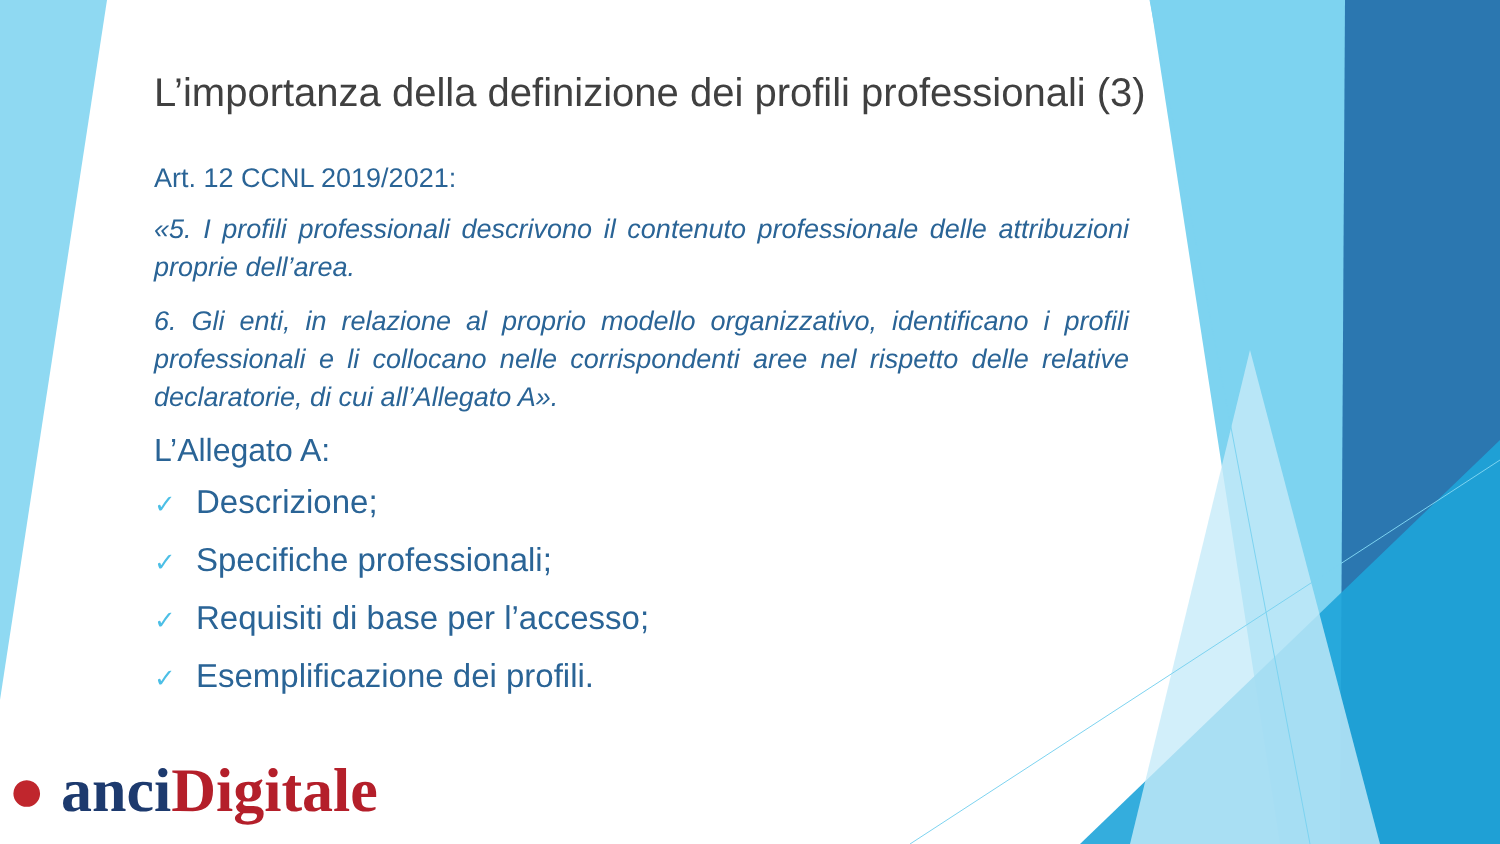L’importanza della definizione dei profili professionali (3)
Art. 12 CCNL 2019/2021:
«5. I profili professionali descrivono il contenuto professionale delle attribuzioni proprie dell’area.
6. Gli enti, in relazione al proprio modello organizzativo, identificano i profili professionali e li collocano nelle corrispondenti aree nel rispetto delle relative declaratorie, di cui all’Allegato A».
L’Allegato A:
✓ Descrizione;
✓ Specifiche professionali;
✓ Requisiti di base per l’accesso;
✓ Esemplificazione dei profili.
● anci Digitale